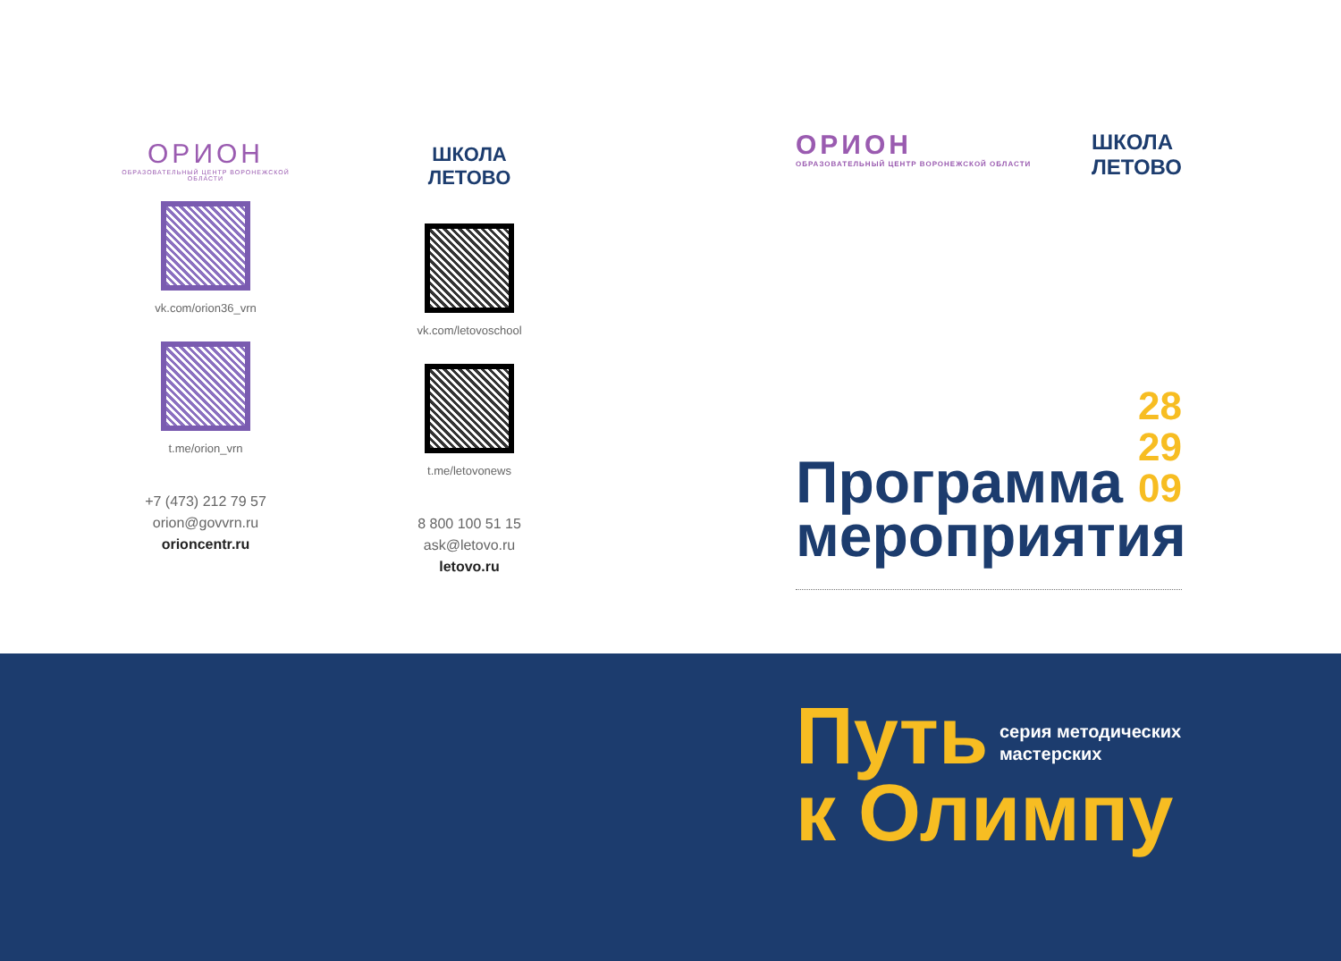ОРИОН
ОБРАЗОВАТЕЛЬНЫЙ ЦЕНТР ВОРОНЕЖСКОЙ ОБЛАСТИ
vk.com/orion36_vrn
t.me/orion_vrn
+7 (473) 212 79 57
orion@govvrn.ru
orioncentr.ru
ШКОЛА
ЛЕТОВО
vk.com/letovoschool
t.me/letovonews
8 800 100 51 15
ask@letovo.ru
letovo.ru
ОРИОН
ОБРАЗОВАТЕЛЬНЫЙ ЦЕНТР ВОРОНЕЖСКОЙ ОБЛАСТИ
ШКОЛА
ЛЕТОВО
28
29
09
Программа
мероприятия
Путь
к Олимпу
серия методических
мастерских